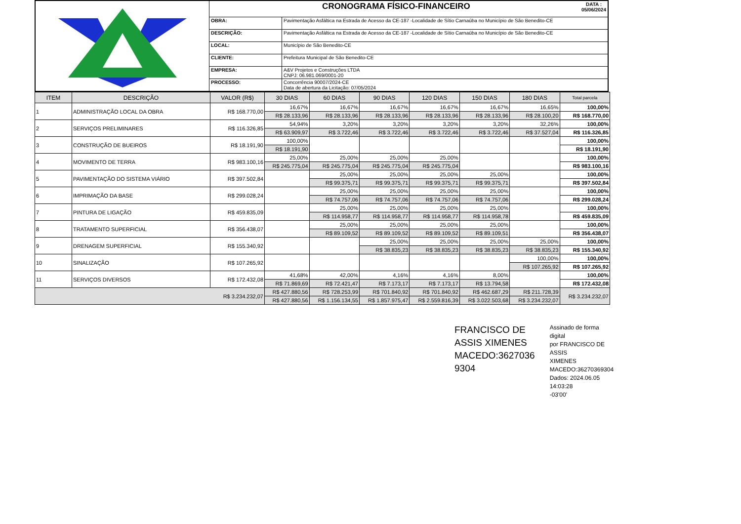| | CRONOGRAMA FÍSICO-FINANCEIRO DATA : 05/06/2024 | |
| | OBRA: | Pavimentação Asfáltica na Estrada de Acesso da CE-187 -Localidade de Sítio Carnaúba no Município de São Benedito-CE |
| | DESCRIÇÃO: | Pavimentação Asfáltica na Estrada de Acesso da CE-187 -Localidade de Sítio Carnaúba no Município de São Benedito-CE |
| | LOCAL: | Município de São Benedito-CE |
| | CLIENTE: | Prefeitura Municipal de São Benedito-CE |
| | EMPRESA: | A&V Projetos e Construções LTDA CNPJ: 06.981.069/0001-20 |
| | PROCESSO: | Concorrência 90007/2024-CE Data de abertura da Licitação: 07/05/2024 |
| ITEM | DESCRIÇÃO | VALOR (R$) | 30 DIAS | 60 DIAS | 90 DIAS | 120 DIAS | 150 DIAS | 180 DIAS | Total parcela |
| --- | --- | --- | --- | --- | --- | --- | --- | --- | --- |
| 1 | ADMINISTRAÇÃO LOCAL DA OBRA | R$ 168.770,00 | 16,67% | 16,67% | 16,67% | 16,67% | 16,67% | 16,65% | 100,00% |
| | | | R$ 28.133,96 | R$ 28.133,96 | R$ 28.133,96 | R$ 28.133,96 | R$ 28.133,96 | R$ 28.100,20 | R$ 168.770,00 |
| 2 | SERVIÇOS PRELIMINARES | R$ 116.326,85 | 54,94% | 3,20% | 3,20% | 3,20% | 3,20% | 32,26% | 100,00% |
| | | | R$ 63.909,97 | R$ 3.722,46 | R$ 3.722,46 | R$ 3.722,46 | R$ 3.722,46 | R$ 37.527,04 | R$ 116.326,85 |
| 3 | CONSTRUÇÃO DE BUEIROS | R$ 18.191,90 | 100,00% | | | | | | 100,00% |
| | | | R$ 18.191,90 | | | | | | R$ 18.191,90 |
| 4 | MOVIMENTO DE TERRA | R$ 983.100,16 | 25,00% | 25,00% | 25,00% | 25,00% | | | 100,00% |
| | | | R$ 245.775,04 | R$ 245.775,04 | R$ 245.775,04 | R$ 245.775,04 | | | R$ 983.100,16 |
| 5 | PAVIMENTAÇÃO DO SISTEMA VIÁRIO | R$ 397.502,84 | | 25,00% | 25,00% | 25,00% | 25,00% | | 100,00% |
| | | | | R$ 99.375,71 | R$ 99.375,71 | R$ 99.375,71 | R$ 99.375,71 | | R$ 397.502,84 |
| 6 | IMPRIMAÇÃO DA BASE | R$ 299.028,24 | | 25,00% | 25,00% | 25,00% | 25,00% | | 100,00% |
| | | | | R$ 74.757,06 | R$ 74.757,06 | R$ 74.757,06 | R$ 74.757,06 | | R$ 299.028,24 |
| 7 | PINTURA DE LIGAÇÃO | R$ 459.835,09 | | 25,00% | 25,00% | 25,00% | 25,00% | | 100,00% |
| | | | | R$ 114.958,77 | R$ 114.958,77 | R$ 114.958,77 | R$ 114.958,78 | | R$ 459.835,09 |
| 8 | TRATAMENTO SUPERFICIAL | R$ 356.438,07 | | 25,00% | 25,00% | 25,00% | 25,00% | | 100,00% |
| | | | | R$ 89.109,52 | R$ 89.109,52 | R$ 89.109,52 | R$ 89.109,51 | | R$ 356.438,07 |
| 9 | DRENAGEM SUPERFICIAL | R$ 155.340,92 | | | 25,00% | 25,00% | 25,00% | 25,00% | 100,00% |
| | | | | | R$ 38.835,23 | R$ 38.835,23 | R$ 38.835,23 | R$ 38.835,23 | R$ 155.340,92 |
| 10 | SINALIZAÇÃO | R$ 107.265,92 | | | | | | 100,00% | 100,00% |
| | | | | | | | | R$ 107.265,92 | R$ 107.265,92 |
| 11 | SERVIÇOS DIVERSOS | R$ 172.432,08 | 41,68% | 42,00% | 4,16% | 4,16% | 8,00% | | 100,00% |
| | | | R$ 71.869,69 | R$ 72.421,47 | R$ 7.173,17 | R$ 7.173,17 | R$ 13.794,58 | | R$ 172.432,08 |
| R$ 3.234.232,07 | | | R$ 427.880,56 | R$ 728.253,99 | R$ 701.840,92 | R$ 701.840,92 | R$ 462.687,29 | R$ 211.728,39 | R$ 3.234.232,07 |
| | | | R$ 427.880,56 | R$ 1.156.134,55 | R$ 1.857.975,47 | R$ 2.559.816,39 | R$ 3.022.503,68 | R$ 3.234.232,07 | |
FRANCISCO DE
ASSIS XIMENES
MACEDO:3627036
9304
Assinado de forma digital
por FRANCISCO DE ASSIS
XIMENES
MACEDO:36270369304
Dados: 2024.06.05 14:03:28
-03'00'